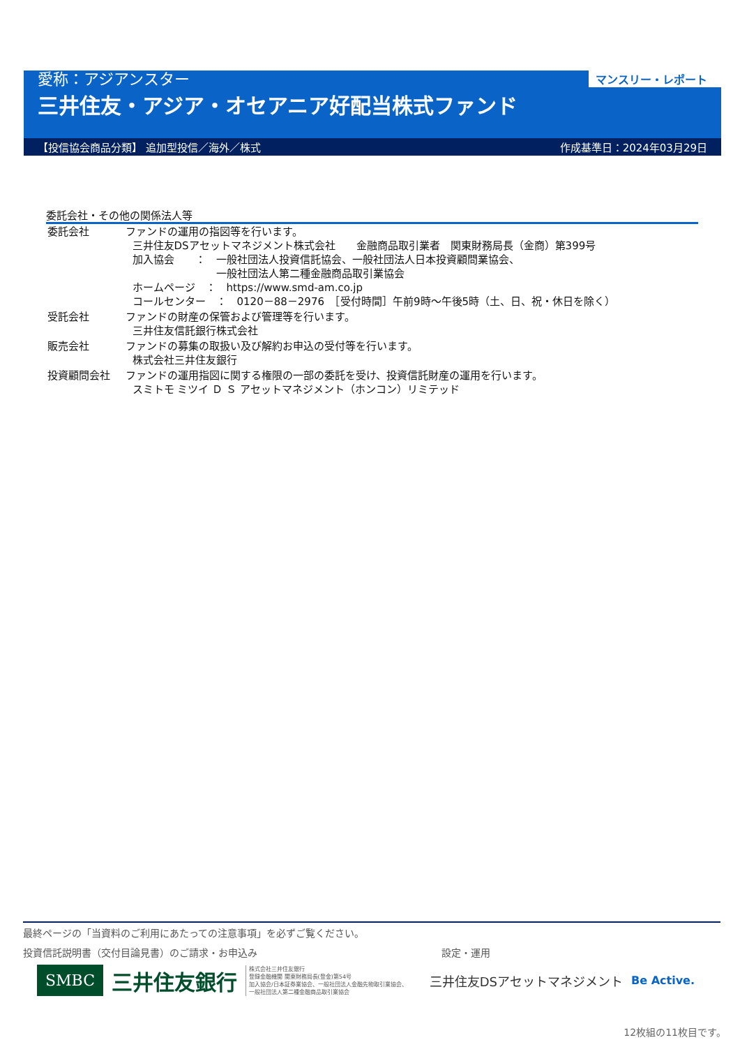マンスリー・レポート
愛称：アジアンスター
三井住友・アジア・オセアニア好配当株式ファンド
【投信協会商品分類】 追加型投信／海外／株式 作成基準日：2024年03月29日
委託会社・その他の関係法人等
| 委託会社 | ファンドの運用の指図等を行います。 三井住友DSアセットマネジメント株式会社 金融商品取引業者 関東財務局長（金商）第399号 加入協会 ： 一般社団法人投資信託協会、一般社団法人日本投資顧問業協会、 一般社団法人第二種金融商品取引業協会 ホームページ ： https://www.smd-am.co.jp コールセンター ： 0120－88－2976 ［受付時間］午前9時～午後5時（土、日、祝・休日を除く） |
| 受託会社 | ファンドの財産の保管および管理等を行います。 三井住友信託銀行株式会社 |
| 販売会社 | ファンドの募集の取扱い及び解約お申込の受付等を行います。 株式会社三井住友銀行 |
| 投資顧問会社 | ファンドの運用指図に関する権限の一部の委託を受け、投資信託財産の運用を行います。 スミトモ ミツイ Ｄ Ｓ アセットマネジメント（ホンコン）リミテッド |
最終ページの「当資料のご利用にあたっての注意事項」を必ずご覧ください。
投資信託説明書（交付目論見書）のご請求・お申込み 設定・運用
SMBC 三井住友銀行 株式会社三井住友銀行
登録金融機関 関東財務局長(登金)第54号
加入協会/日本証券業協会、一般社団法人金融先物取引業協会、
一般社団法人第二種金融商品取引業協会 三井住友DSアセットマネジメント Be Active.
12枚組の11枚目です。